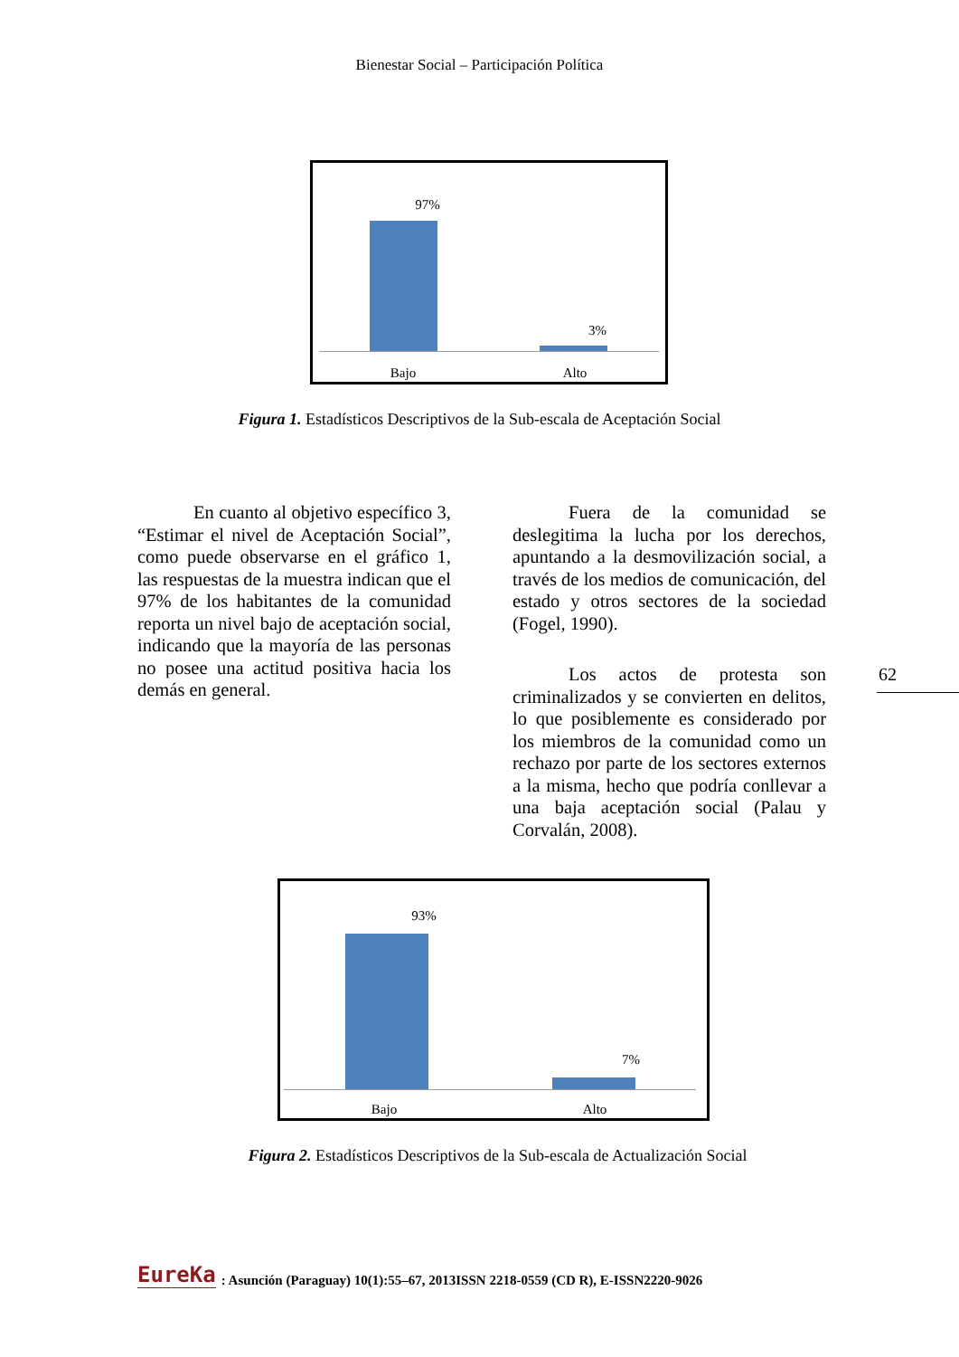Bienestar Social – Participación Política
97%
3%
Bajo Alto
Figura 1. Estadísticos Descriptivos de la Sub-escala de Aceptación Social
En cuanto al objetivo específico 3, “Estimar el nivel de Aceptación Social”, como puede observarse en el gráfico 1, las respuestas de la muestra indican que el 97% de los habitantes de la comunidad reporta un nivel bajo de aceptación social, indicando que la mayoría de las personas no posee una actitud positiva hacia los demás en general.
Fuera de la comunidad se deslegitima la lucha por los derechos, apuntando a la desmovilización social, a través de los medios de comunicación, del estado y otros sectores de la sociedad (Fogel, 1990).
Los actos de protesta son criminalizados y se convierten en delitos, lo que posiblemente es considerado por los miembros de la comunidad como un rechazo por parte de los sectores externos a la misma, hecho que podría conllevar a una baja aceptación social (Palau y Corvalán, 2008).
62
93%
7%
Bajo Alto
Figura 2. Estadísticos Descriptivos de la Sub-escala de Actualización Social
EureKa: Asunción (Paraguay) 10(1):55–67, 2013ISSN 2218-0559 (CD R), E-ISSN2220-9026